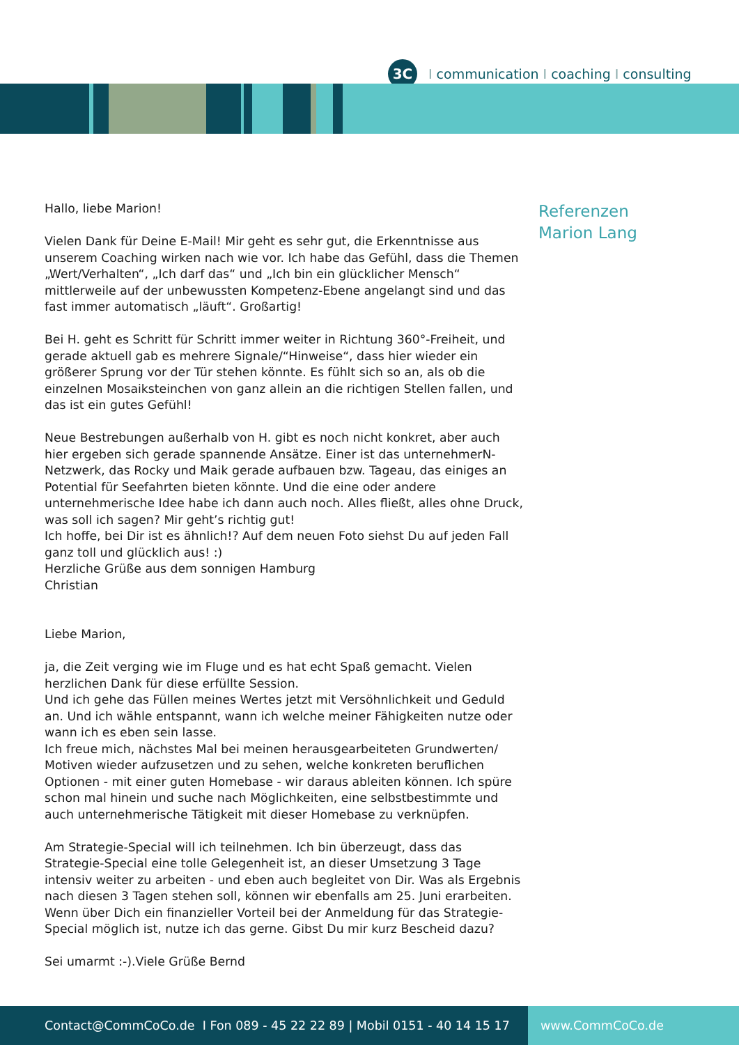3C
Icommunication I coaching I consulting
Hallo, liebe Marion!
Vielen Dank für Deine E-Mail! Mir geht es sehr gut, die Erkenntnisse aus unserem Coaching wirken nach wie vor. Ich habe das Gefühl, dass die Themen „Wert/Verhalten“, „Ich darf das“ und „Ich bin ein glücklicher Mensch“ mittlerweile auf der unbewussten Kompetenz-Ebene angelangt sind und das fast immer automatisch „läuft“. Großartig!
Bei H. geht es Schritt für Schritt immer weiter in Richtung 360°-Freiheit, und gerade aktuell gab es mehrere Signale/“Hinweise“, dass hier wieder ein größerer Sprung vor der Tür stehen könnte. Es fühlt sich so an, als ob die einzelnen Mosaiksteinchen von ganz allein an die richtigen Stellen fallen, und das ist ein gutes Gefühl!
Neue Bestrebungen außerhalb von H. gibt es noch nicht konkret, aber auch hier ergeben sich gerade spannende Ansätze. Einer ist das unternehmerN-Netzwerk, das Rocky und Maik gerade aufbauen bzw. Tageau, das einiges an Potential für Seefahrten bieten könnte. Und die eine oder andere unternehmerische Idee habe ich dann auch noch. Alles fließt, alles ohne Druck, was soll ich sagen? Mir geht’s richtig gut!
Ich hoffe, bei Dir ist es ähnlich!? Auf dem neuen Foto siehst Du auf jeden Fall ganz toll und glücklich aus! :)
Herzliche Grüße aus dem sonnigen Hamburg
Christian
Liebe Marion,
ja, die Zeit verging wie im Fluge und es hat echt Spaß gemacht. Vielen herzlichen Dank für diese erfüllte Session.
Und ich gehe das Füllen meines Wertes jetzt mit Versöhnlichkeit und Geduld an. Und ich wähle entspannt, wann ich welche meiner Fähigkeiten nutze oder wann ich es eben sein lasse.
Ich freue mich, nächstes Mal bei meinen herausgearbeiteten Grundwerten/ Motiven wieder aufzusetzen und zu sehen, welche konkreten beruflichen Optionen - mit einer guten Homebase - wir daraus ableiten können. Ich spüre schon mal hinein und suche nach Möglichkeiten, eine selbstbestimmte und auch unternehmerische Tätigkeit mit dieser Homebase zu verknüpfen.
Am Strategie-Special will ich teilnehmen. Ich bin überzeugt, dass das Strategie-Special eine tolle Gelegenheit ist, an dieser Umsetzung 3 Tage intensiv weiter zu arbeiten - und eben auch begleitet von Dir. Was als Ergebnis nach diesen 3 Tagen stehen soll, können wir ebenfalls am 25. Juni erarbeiten. Wenn über Dich ein finanzieller Vorteil bei der Anmeldung für das Strategie-Special möglich ist, nutze ich das gerne. Gibst Du mir kurz Bescheid dazu?
Sei umarmt :-).Viele Grüße Bernd
Referenzen
Marion Lang
Contact@CommCoCo.de I Fon 089 - 45 22 22 89 | Mobil 0151 - 40 14 15 17 www.CommCoCo.de